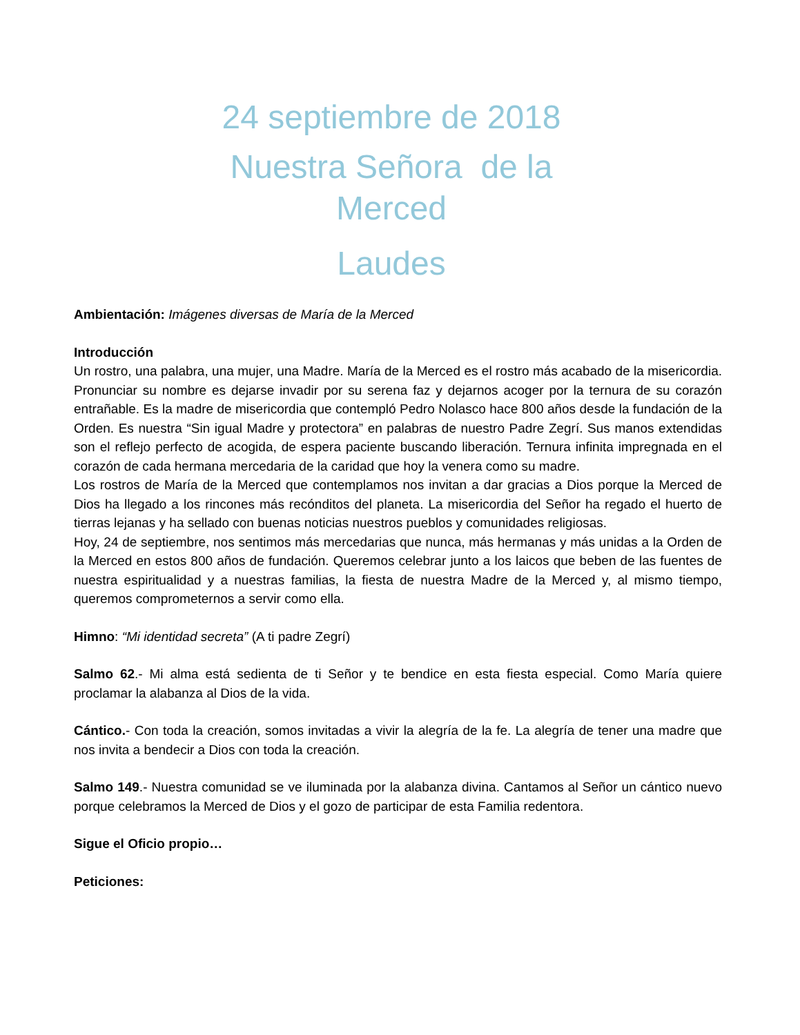24 septiembre de 2018
Nuestra Señora de la
Merced
Laudes
Ambientación: Imágenes diversas de María de la Merced
Introducción
Un rostro, una palabra, una mujer, una Madre. María de la Merced es el rostro más acabado de la misericordia. Pronunciar su nombre es dejarse invadir por su serena faz y dejarnos acoger por la ternura de su corazón entrañable. Es la madre de misericordia que contempló Pedro Nolasco hace 800 años desde la fundación de la Orden. Es nuestra “Sin igual Madre y protectora” en palabras de nuestro Padre Zegrí. Sus manos extendidas son el reflejo perfecto de acogida, de espera paciente buscando liberación. Ternura infinita impregnada en el corazón de cada hermana mercedaria de la caridad que hoy la venera como su madre.
Los rostros de María de la Merced que contemplamos nos invitan a dar gracias a Dios porque la Merced de Dios ha llegado a los rincones más recónditos del planeta. La misericordia del Señor ha regado el huerto de tierras lejanas y ha sellado con buenas noticias nuestros pueblos y comunidades religiosas.
Hoy, 24 de septiembre, nos sentimos más mercedarias que nunca, más hermanas y más unidas a la Orden de la Merced en estos 800 años de fundación. Queremos celebrar junto a los laicos que beben de las fuentes de nuestra espiritualidad y a nuestras familias, la fiesta de nuestra Madre de la Merced y, al mismo tiempo, queremos comprometernos a servir como ella.
Himno: “Mi identidad secreta” (A ti padre Zegrí)
Salmo 62.- Mi alma está sedienta de ti Señor y te bendice en esta fiesta especial. Como María quiere proclamar la alabanza al Dios de la vida.
Cántico.- Con toda la creación, somos invitadas a vivir la alegría de la fe. La alegría de tener una madre que nos invita a bendecir a Dios con toda la creación.
Salmo 149.- Nuestra comunidad se ve iluminada por la alabanza divina. Cantamos al Señor un cántico nuevo porque celebramos la Merced de Dios y el gozo de participar de esta Familia redentora.
Sigue el Oficio propio…
Peticiones: